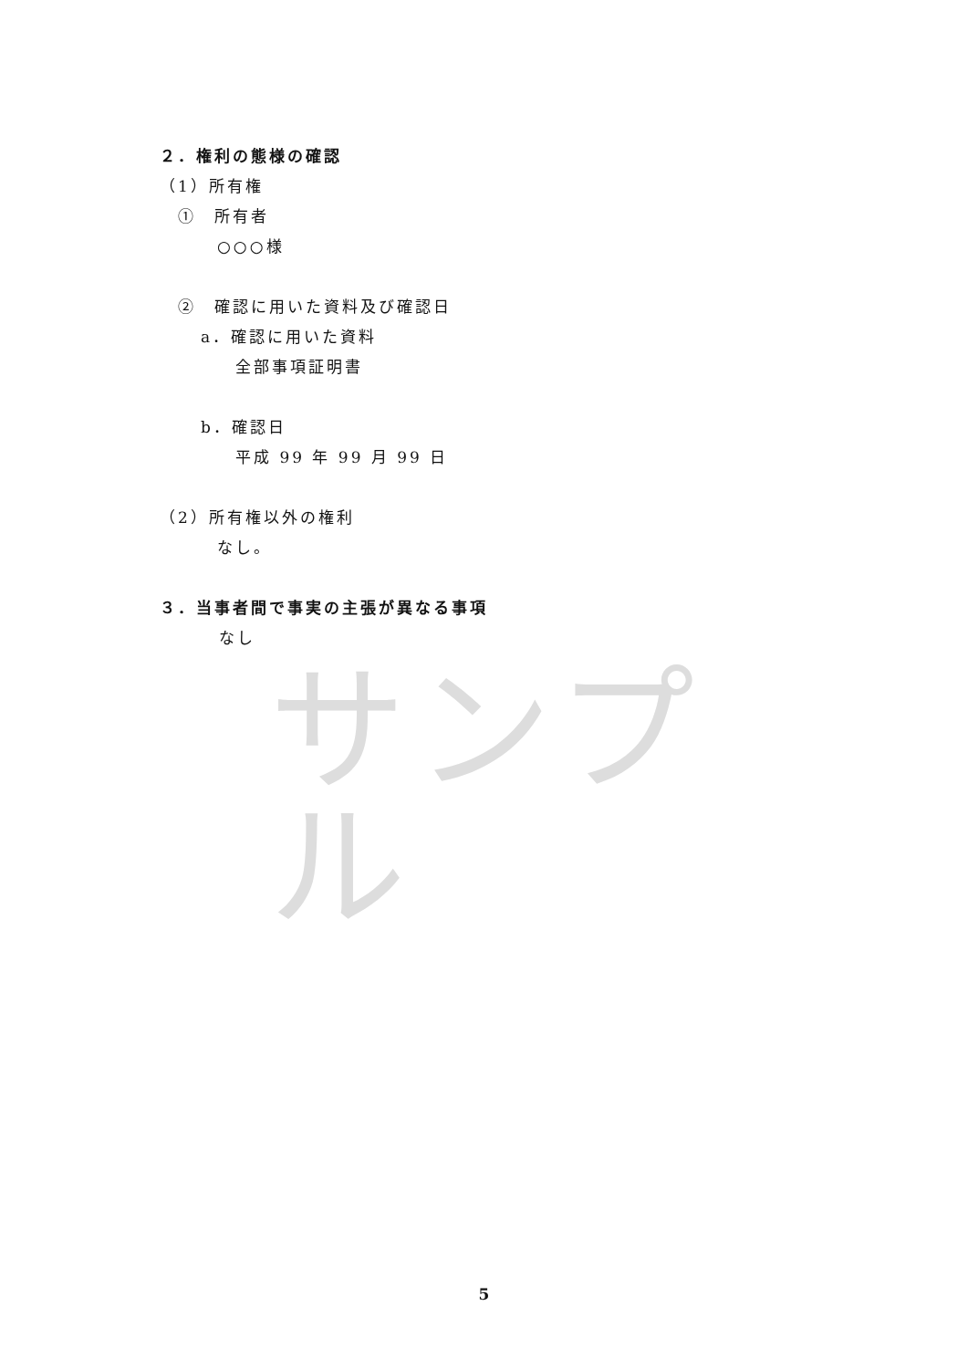２．権利の態様の確認
（1）所有権
①　所有者
○○○様
②　確認に用いた資料及び確認日
a．確認に用いた資料
全部事項証明書
b．確認日
平成 99 年 99 月 99 日
（2）所有権以外の権利
なし。
３．当事者間で事実の主張が異なる事項
なし
サンプル
5